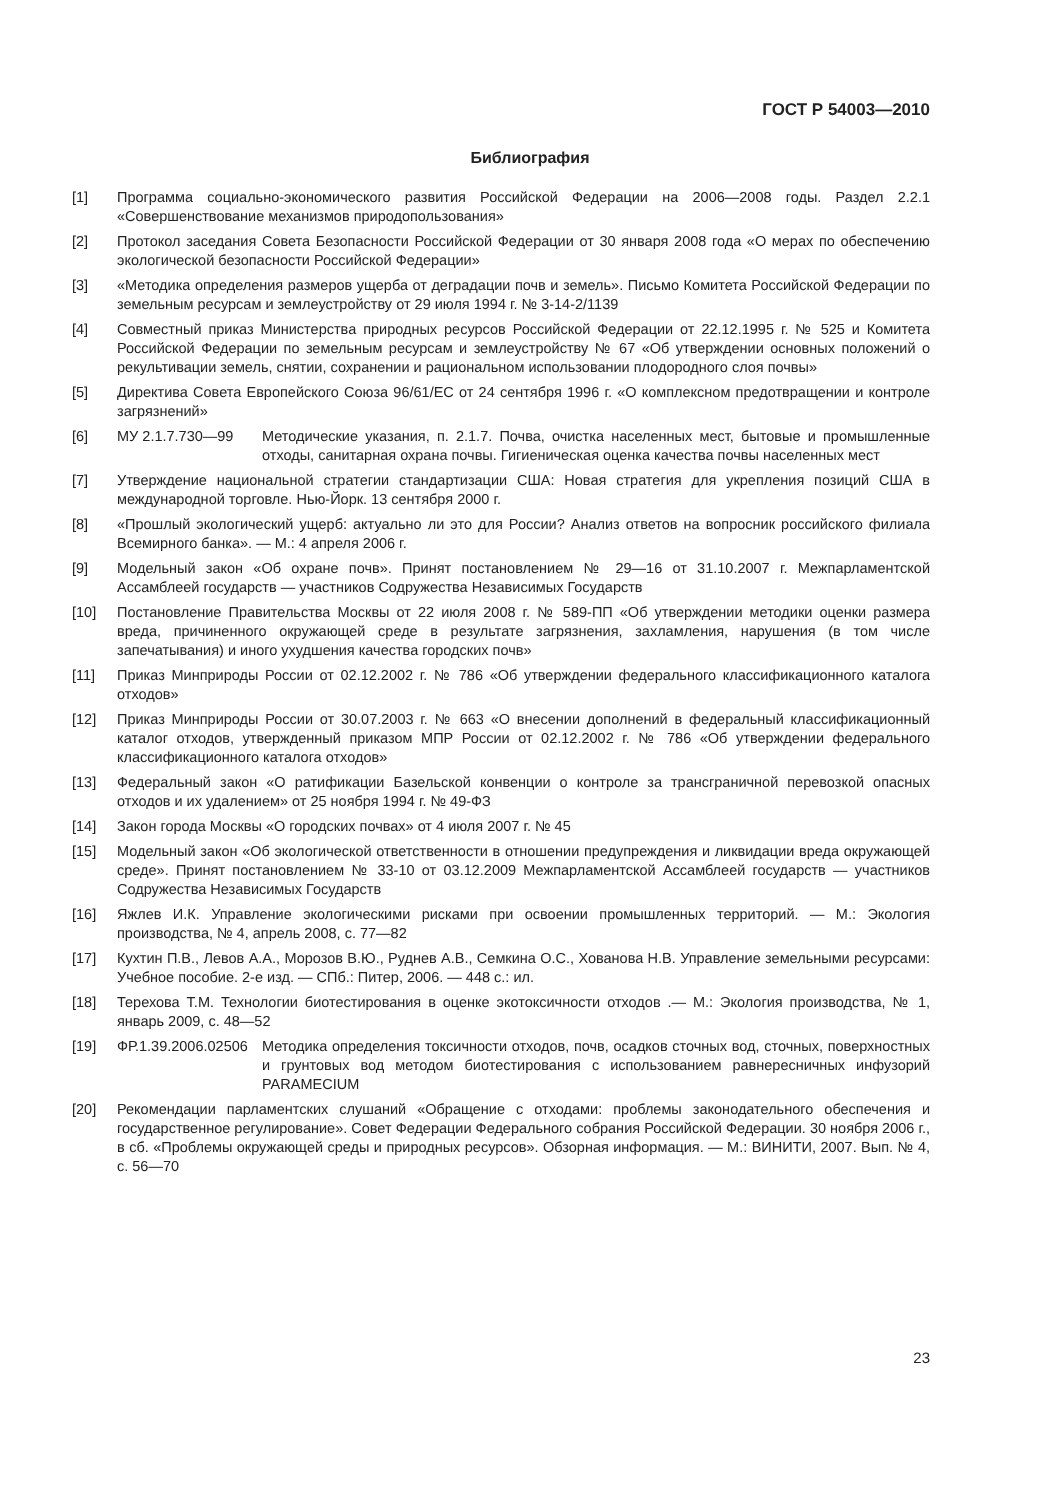ГОСТ Р 54003—2010
Библиография
[1] Программа социально-экономического развития Российской Федерации на 2006—2008 годы. Раздел 2.2.1 «Совершенствование механизмов природопользования»
[2] Протокол заседания Совета Безопасности Российской Федерации от 30 января 2008 года «О мерах по обеспечению экологической безопасности Российской Федерации»
[3] «Методика определения размеров ущерба от деградации почв и земель». Письмо Комитета Российской Федерации по земельным ресурсам и землеустройству от 29 июля 1994 г. № 3-14-2/1139
[4] Совместный приказ Министерства природных ресурсов Российской Федерации от 22.12.1995 г. № 525 и Комитета Российской Федерации по земельным ресурсам и землеустройству № 67 «Об утверждении основных положений о рекультивации земель, снятии, сохранении и рациональном использовании плодородного слоя почвы»
[5] Директива Совета Европейского Союза 96/61/ЕС от 24 сентября 1996 г. «О комплексном предотвращении и контроле загрязнений»
[6] МУ 2.1.7.730—99 Методические указания, п. 2.1.7. Почва, очистка населенных мест, бытовые и промышленные отходы, санитарная охрана почвы. Гигиеническая оценка качества почвы населенных мест
[7] Утверждение национальной стратегии стандартизации США: Новая стратегия для укрепления позиций США в международной торговле. Нью-Йорк. 13 сентября 2000 г.
[8] «Прошлый экологический ущерб: актуально ли это для России? Анализ ответов на вопросник российского филиала Всемирного банка». — М.: 4 апреля 2006 г.
[9] Модельный закон «Об охране почв». Принят постановлением № 29—16 от 31.10.2007 г. Межпарламентской Ассамблеей государств — участников Содружества Независимых Государств
[10] Постановление Правительства Москвы от 22 июля 2008 г. № 589-ПП «Об утверждении методики оценки размера вреда, причиненного окружающей среде в результате загрязнения, захламления, нарушения (в том числе запечатывания) и иного ухудшения качества городских почв»
[11] Приказ Минприроды России от 02.12.2002 г. № 786 «Об утверждении федерального классификационного каталога отходов»
[12] Приказ Минприроды России от 30.07.2003 г. № 663 «О внесении дополнений в федеральный классификационный каталог отходов, утвержденный приказом МПР России от 02.12.2002 г. № 786 «Об утверждении федерального классификационного каталога отходов»
[13] Федеральный закон «О ратификации Базельской конвенции о контроле за трансграничной перевозкой опасных отходов и их удалением» от 25 ноября 1994 г. № 49-ФЗ
[14] Закон города Москвы «О городских почвах» от 4 июля 2007 г. № 45
[15] Модельный закон «Об экологической ответственности в отношении предупреждения и ликвидации вреда окружающей среде». Принят постановлением № 33-10 от 03.12.2009 Межпарламентской Ассамблеей государств — участников Содружества Независимых Государств
[16] Яжлев И.К. Управление экологическими рисками при освоении промышленных территорий. — М.: Экология производства, № 4, апрель 2008, с. 77—82
[17] Кухтин П.В., Левов А.А., Морозов В.Ю., Руднев А.В., Семкина О.С., Хованова Н.В. Управление земельными ресурсами: Учебное пособие. 2-е изд. — СПб.: Питер, 2006. — 448 с.: ил.
[18] Терехова Т.М. Технологии биотестирования в оценке экотоксичности отходов .— М.: Экология производства, № 1, январь 2009, с. 48—52
[19] ФР.1.39.2006.02506
Методика определения токсичности отходов, почв, осадков сточных вод, сточных, поверхностных и грунтовых вод методом биотестирования с использованием равнересничных инфузорий PARAMECIUM
[20] Рекомендации парламентских слушаний «Обращение с отходами: проблемы законодательного обеспечения и государственное регулирование». Совет Федерации Федерального собрания Российской Федерации. 30 ноября 2006 г., в сб. «Проблемы окружающей среды и природных ресурсов». Обзорная информация. — М.: ВИНИТИ, 2007. Вып. № 4, с. 56—70
23